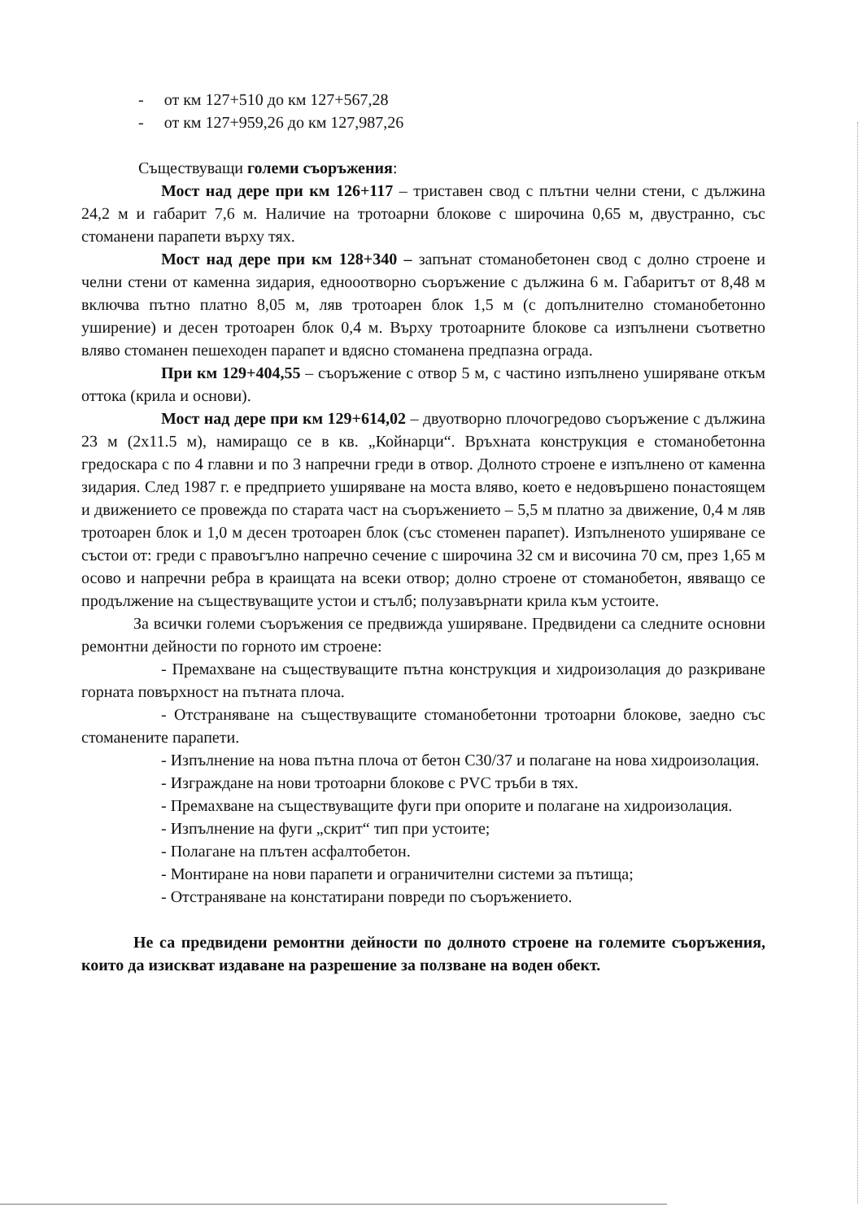- от км 127+510 до км 127+567,28
- от км 127+959,26 до км 127,987,26
Съществуващи големи съоръжения:
Мост над дере при км 126+117 – триставен свод с плътни челни стени, с дължина 24,2 м и габарит 7,6 м. Наличие на тротоарни блокове с широчина 0,65 м, двустранно, със стоманени парапети върху тях.
Мост над дере при км 128+340 – запънат стоманобетонен свод с долно строене и челни стени от каменна зидария, еднооотворно съоръжение с дължина 6 м. Габаритът от 8,48 м включва пътно платно 8,05 м, ляв тротоарен блок 1,5 м (с допълнително стоманобетонно уширение) и десен тротоарен блок 0,4 м. Върху тротоарните блокове са изпълнени съответно вляво стоманен пешеходен парапет и вдясно стоманена предпазна ограда.
При км 129+404,55 – съоръжение с отвор 5 м, с частино изпълнено уширяване откъм оттока (крила и основи).
Мост над дере при км 129+614,02 – двуотворно плочогредово съоръжение с дължина 23 м (2х11.5 м), намиращо се в кв. „Койнарци“. Връхната конструкция е стоманобетонна гредоскара с по 4 главни и по 3 напречни греди в отвор. Долното строене е изпълнено от каменна зидария. След 1987 г. е предприето уширяване на моста вляво, което е недовършено понастоящем и движението се провежда по старата част на съоръжението – 5,5 м платно за движение, 0,4 м ляв тротоарен блок и 1,0 м десен тротоарен блок (със стоменен парапет). Изпълненото уширяване се състои от: греди с правоъгълно напречно сечение с широчина 32 см и височина 70 см, през 1,65 м осово и напречни ребра в краищата на всеки отвор; долно строене от стоманобетон, явяващо се продължение на съществуващите устои и стълб; полузавърнати крила към устоите.
За всички големи съоръжения се предвижда уширяване. Предвидени са следните основни ремонтни дейности по горното им строене:
- Премахване на съществуващите пътна конструкция и хидроизолация до разкриване горната повърхност на пътната плоча.
- Отстраняване на съществуващите стоманобетонни тротоарни блокове, заедно със стоманените парапети.
- Изпълнение на нова пътна плоча от бетон С30/37 и полагане на нова хидроизолация.
- Изграждане на нови тротоарни блокове с PVC тръби в тях.
- Премахване на съществуващите фуги при опорите и полагане на хидроизолация.
- Изпълнение на фуги „скрит“ тип при устоите;
- Полагане на плътен асфалтобетон.
- Монтиране на нови парапети и ограничителни системи за пътища;
- Отстраняване на констатирани повреди по съоръжението.
Не са предвидени ремонтни дейности по долното строене на големите съоръжения, които да изискват издаване на разрешение за ползване на воден обект.